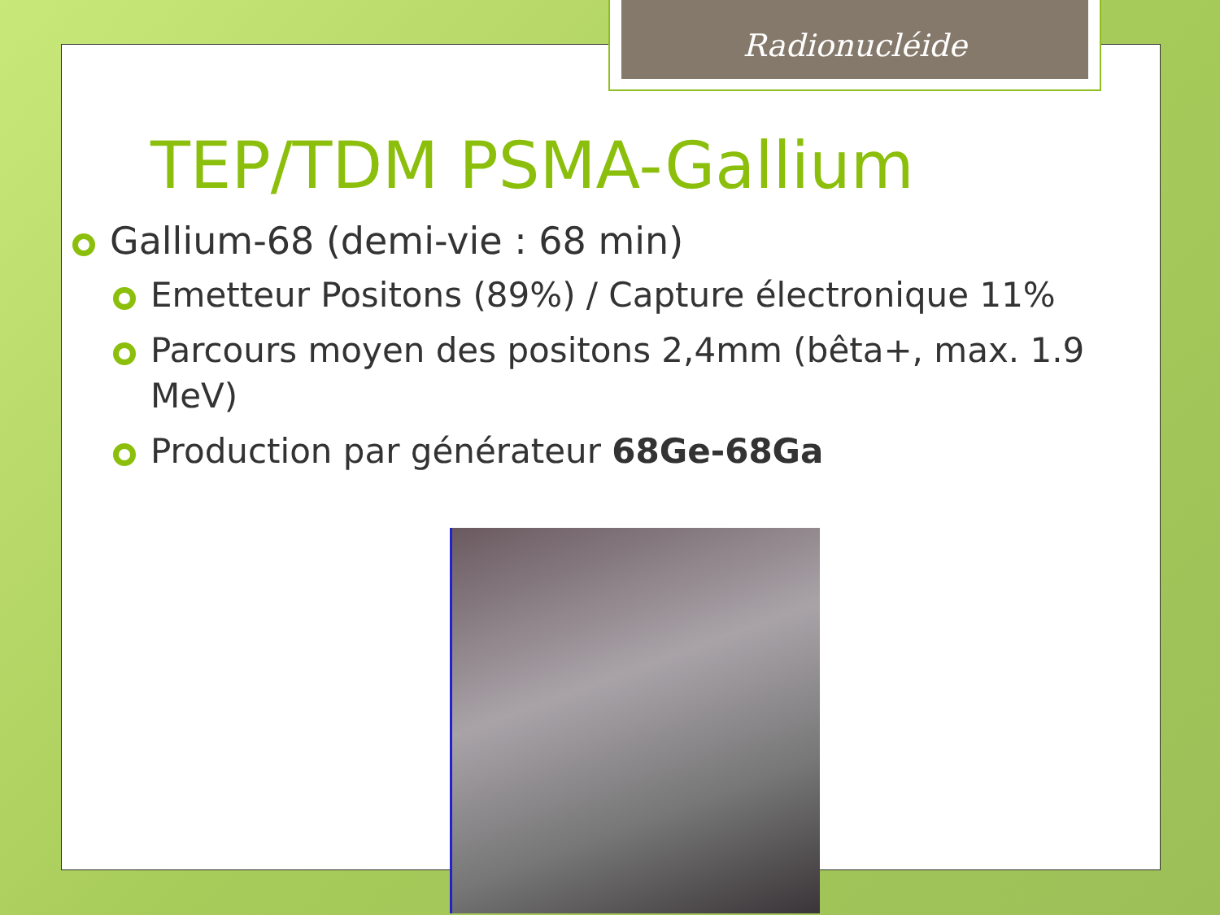Radionucléide
TEP/TDM PSMA-Gallium
Gallium-68 (demi-vie : 68 min)
Emetteur Positons (89%) / Capture électronique 11%
Parcours moyen des positons 2,4mm (bêta+, max. 1.9 MeV)
Production par générateur 68Ge-68Ga